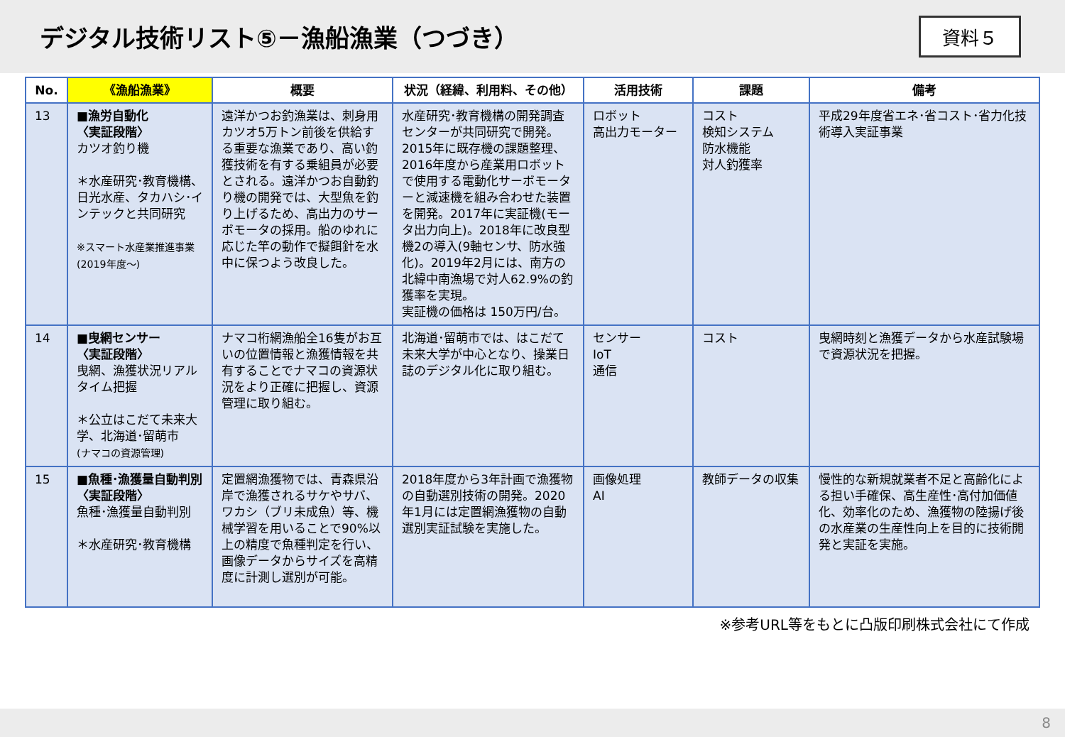デジタル技術リスト⑤－漁船漁業（つづき）
資料５
| No. | 《漁船漁業》 | 概要 | 状況（経緯、利用料、その他） | 活用技術 | 課題 | 備考 |
| --- | --- | --- | --- | --- | --- | --- |
| 13 | ■漁労自動化 〈実証段階〉 カツオ釣り機 ＊水産研究･教育機構、日光水産、タカハシ･インテックと共同研究 ※スマート水産業推進事業 (2019年度～) | 遠洋かつお釣漁業は、刺身用カツオ5万トン前後を供給する重要な漁業であり、高い釣獲技術を有する乗組員が必要とされる。遠洋かつお自動釣り機の開発では、大型魚を釣り上げるため、高出力のサーボモータの採用。船のゆれに応じた竿の動作で擬餌針を水中に保つよう改良した。 | 水産研究･教育機構の開発調査センターが共同研究で開発。2015年に既存機の課題整理、2016年度から産業用ロボットで使用する電動化サーボモーターと減速機を組み合わせた装置を開発。2017年に実証機(モータ出力向上)。2018年に改良型機2の導入(9軸センサ、防水強化)。2019年2月には、南方の北緯中南漁場で対人62.9%の釣獲率を実現。 実証機の価格は 150万円/台。 | ロボット 高出力モーター | コスト 検知システム 防水機能 対人釣獲率 | 平成29年度省エネ･省コスト･省力化技術導入実証事業 |
| 14 | ■曳網センサー 〈実証段階〉 曳網、漁獲状況リアルタイム把握 ＊公立はこだて未来大学、北海道･留萌市 (ナマコの資源管理) | ナマコ桁網漁船全16隻がお互いの位置情報と漁獲情報を共有することでナマコの資源状況をより正確に把握し、資源管理に取り組む。 | 北海道･留萌市では、はこだて未来大学が中心となり、操業日誌のデジタル化に取り組む。 | センサー IoT 通信 | コスト | 曳網時刻と漁獲データから水産試験場で資源状況を把握。 |
| 15 | ■魚種･漁獲量自動判別 〈実証段階〉 魚種･漁獲量自動判別 ＊水産研究･教育機構 | 定置網漁獲物では、青森県沿岸で漁獲されるサケやサバ、ワカシ（ブリ未成魚）等、機械学習を用いることで90%以上の精度で魚種判定を行い、画像データからサイズを高精度に計測し選別が可能。 | 2018年度から3年計画で漁獲物の自動選別技術の開発。2020年1月には定置網漁獲物の自動選別実証試験を実施した。 | 画像処理 AI | 教師データの収集 | 慢性的な新規就業者不足と高齢化による担い手確保、高生産性･高付加価値化、効率化のため、漁獲物の陸揚げ後の水産業の生産性向上を目的に技術開発と実証を実施。 |
※参考URL等をもとに凸版印刷株式会社にて作成
8